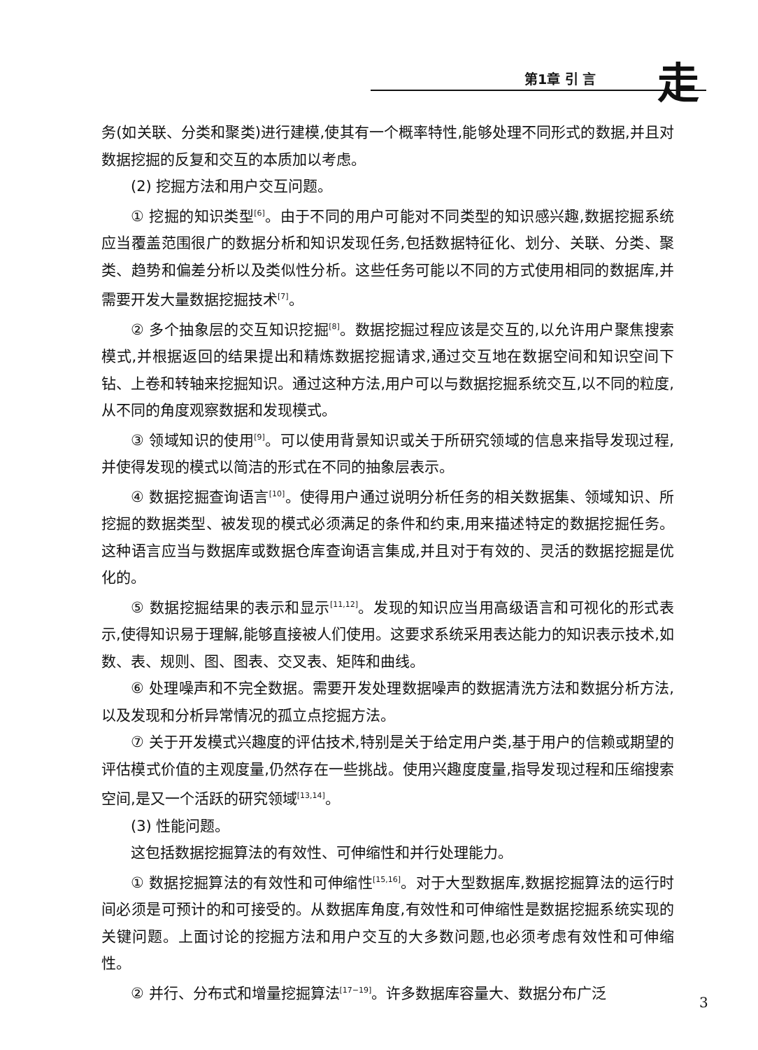第1章 引 言 走
务(如关联、分类和聚类)进行建模,使其有一个概率特性,能够处理不同形式的数据,并且对数据挖掘的反复和交互的本质加以考虑。
(2) 挖掘方法和用户交互问题。
① 挖掘的知识类型<sup>[6]</sup>。由于不同的用户可能对不同类型的知识感兴趣,数据挖掘系统应当覆盖范围很广的数据分析和知识发现任务,包括数据特征化、划分、关联、分类、聚类、趋势和偏差分析以及类似性分析。这些任务可能以不同的方式使用相同的数据库,并需要开发大量数据挖掘技术<sup>[7]</sup>。
② 多个抽象层的交互知识挖掘<sup>[8]</sup>。数据挖掘过程应该是交互的,以允许用户聚焦搜索模式,并根据返回的结果提出和精炼数据挖掘请求,通过交互地在数据空间和知识空间下钻、上卷和转轴来挖掘知识。通过这种方法,用户可以与数据挖掘系统交互,以不同的粒度,从不同的角度观察数据和发现模式。
③ 领域知识的使用<sup>[9]</sup>。可以使用背景知识或关于所研究领域的信息来指导发现过程,并使得发现的模式以简洁的形式在不同的抽象层表示。
④ 数据挖掘查询语言<sup>[10]</sup>。使得用户通过说明分析任务的相关数据集、领域知识、所挖掘的数据类型、被发现的模式必须满足的条件和约束,用来描述特定的数据挖掘任务。这种语言应当与数据库或数据仓库查询语言集成,并且对于有效的、灵活的数据挖掘是优化的。
⑤ 数据挖掘结果的表示和显示<sup>[11,12]</sup>。发现的知识应当用高级语言和可视化的形式表示,使得知识易于理解,能够直接被人们使用。这要求系统采用表达能力的知识表示技术,如数、表、规则、图、图表、交叉表、矩阵和曲线。
⑥ 处理噪声和不完全数据。需要开发处理数据噪声的数据清洗方法和数据分析方法,以及发现和分析异常情况的孤立点挖掘方法。
⑦ 关于开发模式兴趣度的评估技术,特别是关于给定用户类,基于用户的信赖或期望的评估模式价值的主观度量,仍然存在一些挑战。使用兴趣度度量,指导发现过程和压缩搜索空间,是又一个活跃的研究领域<sup>[13,14]</sup>。
(3) 性能问题。
这包括数据挖掘算法的有效性、可伸缩性和并行处理能力。
① 数据挖掘算法的有效性和可伸缩性<sup>[15,16]</sup>。对于大型数据库,数据挖掘算法的运行时间必须是可预计的和可接受的。从数据库角度,有效性和可伸缩性是数据挖掘系统实现的关键问题。上面讨论的挖掘方法和用户交互的大多数问题,也必须考虑有效性和可伸缩性。
② 并行、分布式和增量挖掘算法<sup>[17−19]</sup>。许多数据库容量大、数据分布广泛
3